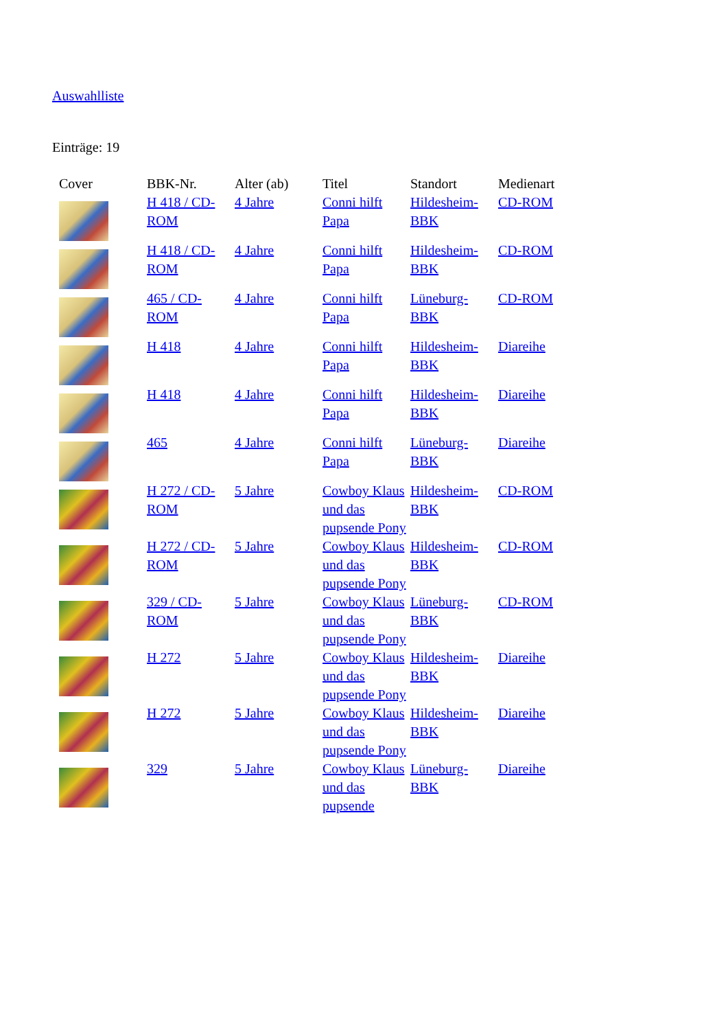Auswahlliste
Einträge: 19
| Cover | BBK-Nr. | Alter (ab) | Titel | Standort | Medienart |
| --- | --- | --- | --- | --- | --- |
| | H 418 / CD-ROM | 4 Jahre | Conni hilft Papa | Hildesheim-BBK | CD-ROM |
| | H 418 / CD-ROM | 4 Jahre | Conni hilft Papa | Hildesheim-BBK | CD-ROM |
| | 465 / CD-ROM | 4 Jahre | Conni hilft Papa | Lüneburg-BBK | CD-ROM |
| | H 418 | 4 Jahre | Conni hilft Papa | Hildesheim-BBK | Diareihe |
| | H 418 | 4 Jahre | Conni hilft Papa | Hildesheim-BBK | Diareihe |
| | 465 | 4 Jahre | Conni hilft Papa | Lüneburg-BBK | Diareihe |
| | H 272 / CD-ROM | 5 Jahre | Cowboy Klaus und das pupsende Pony | Hildesheim-BBK | CD-ROM |
| | H 272 / CD-ROM | 5 Jahre | Cowboy Klaus und das pupsende Pony | Hildesheim-BBK | CD-ROM |
| | 329 / CD-ROM | 5 Jahre | Cowboy Klaus und das pupsende Pony | Lüneburg-BBK | CD-ROM |
| | H 272 | 5 Jahre | Cowboy Klaus und das pupsende Pony | Hildesheim-BBK | Diareihe |
| | H 272 | 5 Jahre | Cowboy Klaus und das pupsende Pony | Hildesheim-BBK | Diareihe |
| | 329 | 5 Jahre | Cowboy Klaus und das pupsende | Lüneburg-BBK | Diareihe |